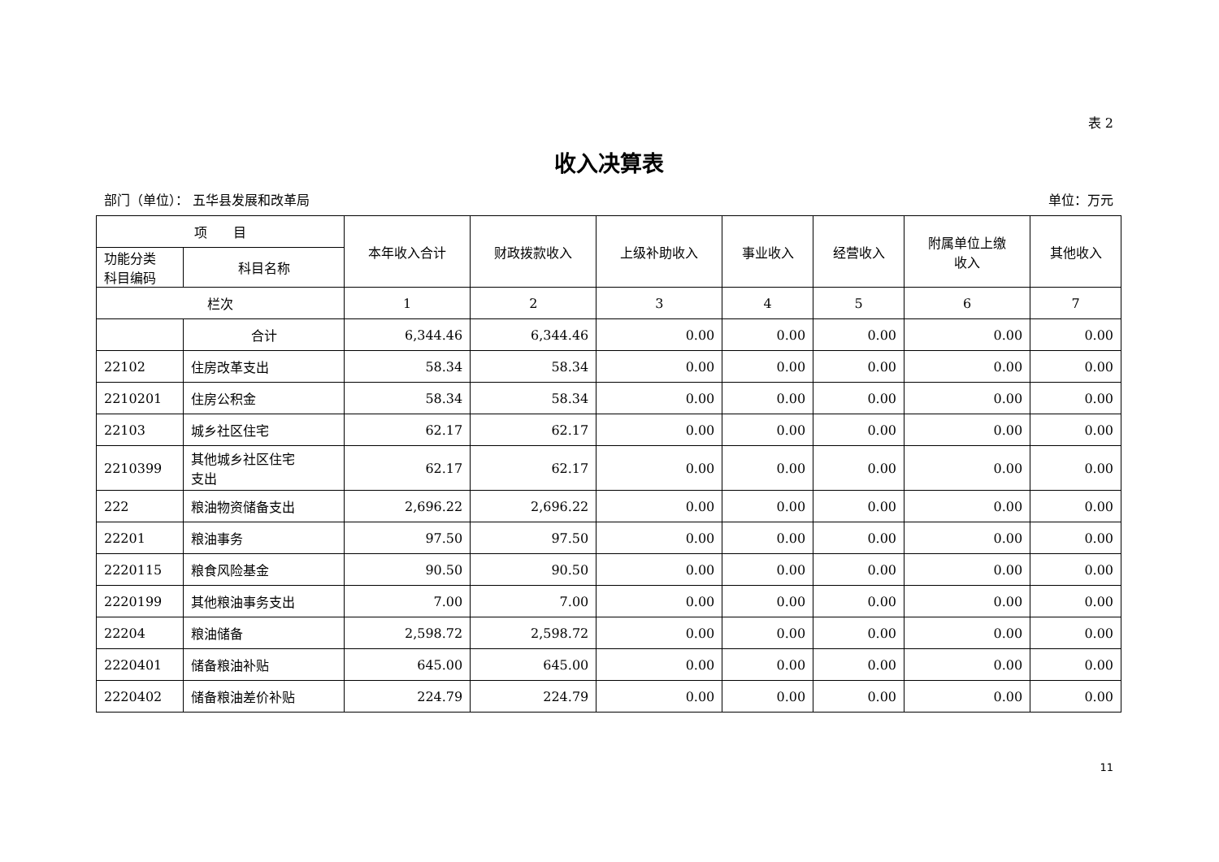表 2
收入决算表
部门（单位）： 五华县发展和改革局 单位：万元
| 项 目 | | 本年收入合计 | 财政拨款收入 | 上级补助收入 | 事业收入 | 经营收入 | 附属单位上缴 收入 | 其他收入 |
| --- | --- | --- | --- | --- | --- | --- | --- | --- |
| 功能分类 科目编码 | 科目名称 | | | | | | | |
| 栏次 | | 1 | 2 | 3 | 4 | 5 | 6 | 7 |
| | 合计 | 6,344.46 | 6,344.46 | 0.00 | 0.00 | 0.00 | 0.00 | 0.00 |
| 22102 | 住房改革支出 | 58.34 | 58.34 | 0.00 | 0.00 | 0.00 | 0.00 | 0.00 |
| 2210201 | 住房公积金 | 58.34 | 58.34 | 0.00 | 0.00 | 0.00 | 0.00 | 0.00 |
| 22103 | 城乡社区住宅 | 62.17 | 62.17 | 0.00 | 0.00 | 0.00 | 0.00 | 0.00 |
| 2210399 | 其他城乡社区住宅 支出 | 62.17 | 62.17 | 0.00 | 0.00 | 0.00 | 0.00 | 0.00 |
| 222 | 粮油物资储备支出 | 2,696.22 | 2,696.22 | 0.00 | 0.00 | 0.00 | 0.00 | 0.00 |
| 22201 | 粮油事务 | 97.50 | 97.50 | 0.00 | 0.00 | 0.00 | 0.00 | 0.00 |
| 2220115 | 粮食风险基金 | 90.50 | 90.50 | 0.00 | 0.00 | 0.00 | 0.00 | 0.00 |
| 2220199 | 其他粮油事务支出 | 7.00 | 7.00 | 0.00 | 0.00 | 0.00 | 0.00 | 0.00 |
| 22204 | 粮油储备 | 2,598.72 | 2,598.72 | 0.00 | 0.00 | 0.00 | 0.00 | 0.00 |
| 2220401 | 储备粮油补贴 | 645.00 | 645.00 | 0.00 | 0.00 | 0.00 | 0.00 | 0.00 |
| 2220402 | 储备粮油差价补贴 | 224.79 | 224.79 | 0.00 | 0.00 | 0.00 | 0.00 | 0.00 |
11